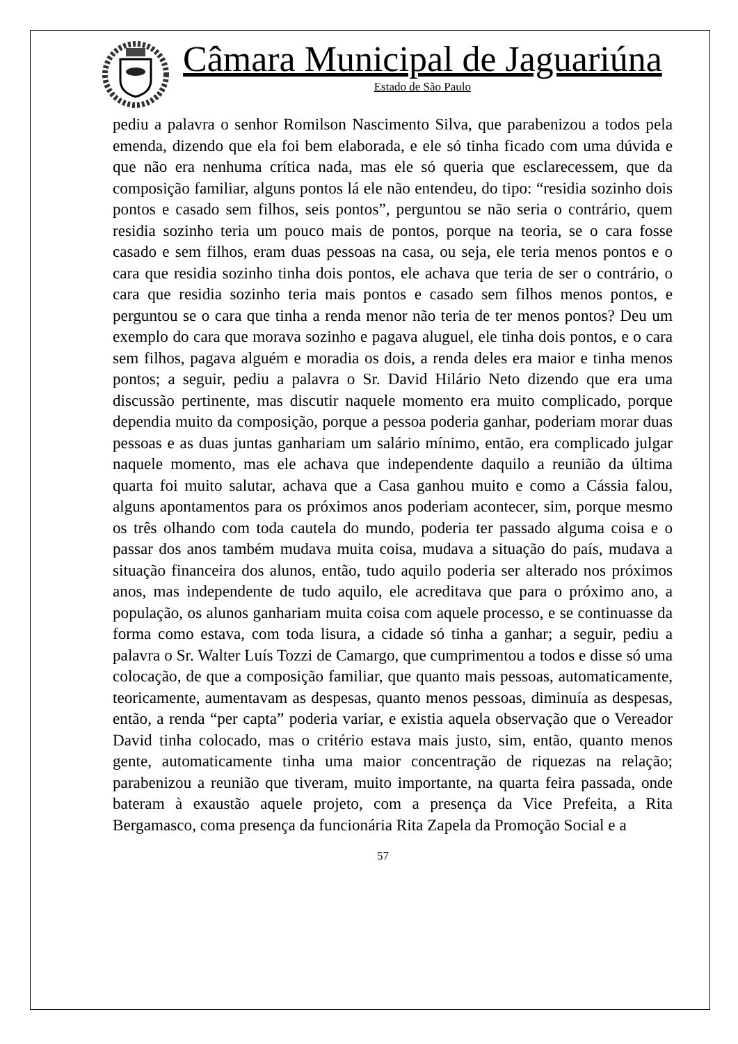Câmara Municipal de Jaguariúna
Estado de São Paulo
pediu a palavra o senhor Romilson Nascimento Silva, que parabenizou a todos pela emenda, dizendo que ela foi bem elaborada, e ele só tinha ficado com uma dúvida e que não era nenhuma crítica nada, mas ele só queria que esclarecessem, que da composição familiar, alguns pontos lá ele não entendeu, do tipo: “residia sozinho dois pontos e casado sem filhos, seis pontos”, perguntou se não seria o contrário, quem residia sozinho teria um pouco mais de pontos, porque na teoria, se o cara fosse casado e sem filhos, eram duas pessoas na casa, ou seja, ele teria menos pontos e o cara que residia sozinho tinha dois pontos, ele achava que teria de ser o contrário, o cara que residia sozinho teria mais pontos e casado sem filhos menos pontos, e perguntou se o cara que tinha a renda menor não teria de ter menos pontos? Deu um exemplo do cara que morava sozinho e pagava aluguel, ele tinha dois pontos, e o cara sem filhos, pagava alguém e moradia os dois, a renda deles era maior e tinha menos pontos; a seguir, pediu a palavra o Sr. David Hilário Neto dizendo que era uma discussão pertinente, mas discutir naquele momento era muito complicado, porque dependia muito da composição, porque a pessoa poderia ganhar, poderiam morar duas pessoas e as duas juntas ganhariam um salário mínimo, então, era complicado julgar naquele momento, mas ele achava que independente daquilo a reunião da última quarta foi muito salutar, achava que a Casa ganhou muito e como a Cássia falou, alguns apontamentos para os próximos anos poderiam acontecer, sim, porque mesmo os três olhando com toda cautela do mundo, poderia ter passado alguma coisa e o passar dos anos também mudava muita coisa, mudava a situação do país, mudava a situação financeira dos alunos, então, tudo aquilo poderia ser alterado nos próximos anos, mas independente de tudo aquilo, ele acreditava que para o próximo ano, a população, os alunos ganhariam muita coisa com aquele processo, e se continuasse da forma como estava, com toda lisura, a cidade só tinha a ganhar; a seguir, pediu a palavra o Sr. Walter Luís Tozzi de Camargo, que cumprimentou a todos e disse só uma colocação, de que a composição familiar, que quanto mais pessoas, automaticamente, teoricamente, aumentavam as despesas, quanto menos pessoas, diminuía as despesas, então, a renda “per capta” poderia variar, e existia aquela observação que o Vereador David tinha colocado, mas o critério estava mais justo, sim, então, quanto menos gente, automaticamente tinha uma maior concentração de riquezas na relação; parabenizou a reunião que tiveram, muito importante, na quarta feira passada, onde bateram à exaustão aquele projeto, com a presença da Vice Prefeita, a Rita Bergamasco, coma presença da funcionária Rita Zapela da Promoção Social e a
57